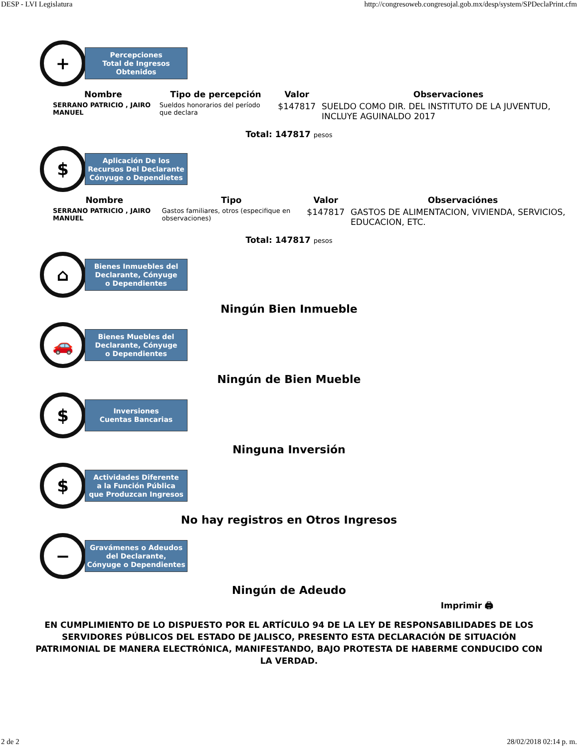DESP - LVI Legislatura http://congresoweb.congresojal.gob.mx/desp/system/SPDeclaPrint.cfm
+
Percepciones
Total de Ingresos
Obtenidos
| Nombre | Tipo de percepción | Valor | Observaciones |
| --- | --- | --- | --- |
| SERRANO PATRICIO , JAIRO MANUEL | Sueldos honorarios del período que declara | $147817 | SUELDO COMO DIR. DEL INSTITUTO DE LA JUVENTUD, INCLUYE AGUINALDO 2017 |
Total: 147817 pesos
$
Aplicación De los
Recursos Del Declarante
Cónyuge o Dependietes
| Nombre | Tipo | Valor | Observaciónes |
| --- | --- | --- | --- |
| SERRANO PATRICIO , JAIRO MANUEL | Gastos familiares, otros (especifique en observaciones) | $147817 | GASTOS DE ALIMENTACION, VIVIENDA, SERVICIOS, EDUCACION, ETC. |
Total: 147817 pesos
⌂
Bienes Inmuebles del
Declarante, Cónyuge
o Dependientes
Ningún Bien Inmueble
🚗
Bienes Muebles del
Declarante, Cónyuge
o Dependientes
Ningún de Bien Mueble
$
Inversiones
Cuentas Bancarias
Ninguna Inversión
$
Actividades Diferente
a la Función Pública
que Produzcan Ingresos
No hay registros en Otros Ingresos
−
Gravámenes o Adeudos
del Declarante,
Cónyuge o Dependientes
Ningún de Adeudo
Imprimir 🖨
EN CUMPLIMIENTO DE LO DISPUESTO POR EL ARTÍCULO 94 DE LA LEY DE RESPONSABILIDADES DE LOS SERVIDORES PÚBLICOS DEL ESTADO DE JALISCO, PRESENTO ESTA DECLARACIÓN DE SITUACIÓN PATRIMONIAL DE MANERA ELECTRÓNICA, MANIFESTANDO, BAJO PROTESTA DE HABERME CONDUCIDO CON LA VERDAD.
2 de 2 28/02/2018 02:14 p. m.